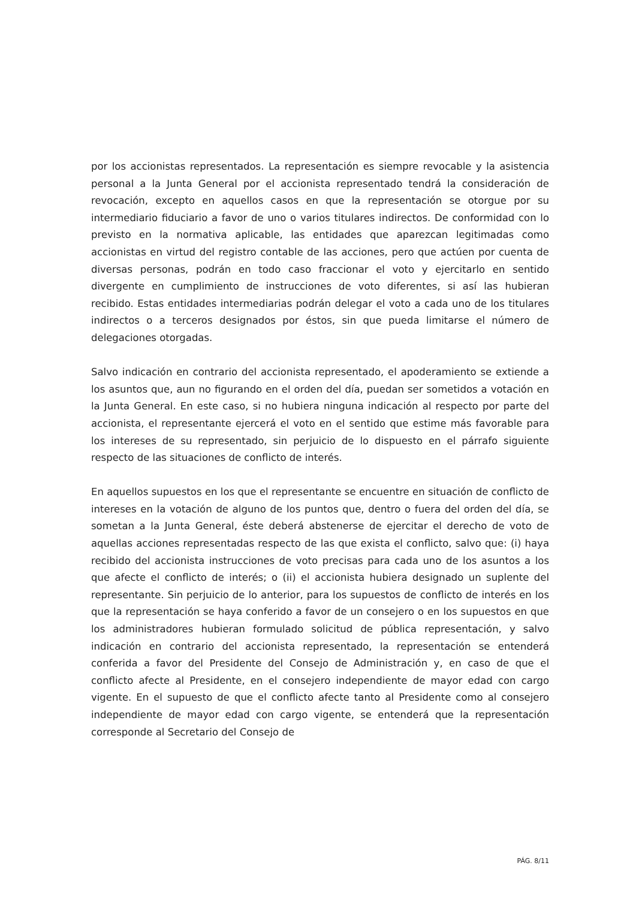por los accionistas representados. La representación es siempre revocable y la asistencia personal a la Junta General por el accionista representado tendrá la consideración de revocación, excepto en aquellos casos en que la representación se otorgue por su intermediario fiduciario a favor de uno o varios titulares indirectos. De conformidad con lo previsto en la normativa aplicable, las entidades que aparezcan legitimadas como accionistas en virtud del registro contable de las acciones, pero que actúen por cuenta de diversas personas, podrán en todo caso fraccionar el voto y ejercitarlo en sentido divergente en cumplimiento de instrucciones de voto diferentes, si así las hubieran recibido. Estas entidades intermediarias podrán delegar el voto a cada uno de los titulares indirectos o a terceros designados por éstos, sin que pueda limitarse el número de delegaciones otorgadas.
Salvo indicación en contrario del accionista representado, el apoderamiento se extiende a los asuntos que, aun no figurando en el orden del día, puedan ser sometidos a votación en la Junta General. En este caso, si no hubiera ninguna indicación al respecto por parte del accionista, el representante ejercerá el voto en el sentido que estime más favorable para los intereses de su representado, sin perjuicio de lo dispuesto en el párrafo siguiente respecto de las situaciones de conflicto de interés.
En aquellos supuestos en los que el representante se encuentre en situación de conflicto de intereses en la votación de alguno de los puntos que, dentro o fuera del orden del día, se sometan a la Junta General, éste deberá abstenerse de ejercitar el derecho de voto de aquellas acciones representadas respecto de las que exista el conflicto, salvo que: (i) haya recibido del accionista instrucciones de voto precisas para cada uno de los asuntos a los que afecte el conflicto de interés; o (ii) el accionista hubiera designado un suplente del representante. Sin perjuicio de lo anterior, para los supuestos de conflicto de interés en los que la representación se haya conferido a favor de un consejero o en los supuestos en que los administradores hubieran formulado solicitud de pública representación, y salvo indicación en contrario del accionista representado, la representación se entenderá conferida a favor del Presidente del Consejo de Administración y, en caso de que el conflicto afecte al Presidente, en el consejero independiente de mayor edad con cargo vigente. En el supuesto de que el conflicto afecte tanto al Presidente como al consejero independiente de mayor edad con cargo vigente, se entenderá que la representación corresponde al Secretario del Consejo de
PÁG. 8/11